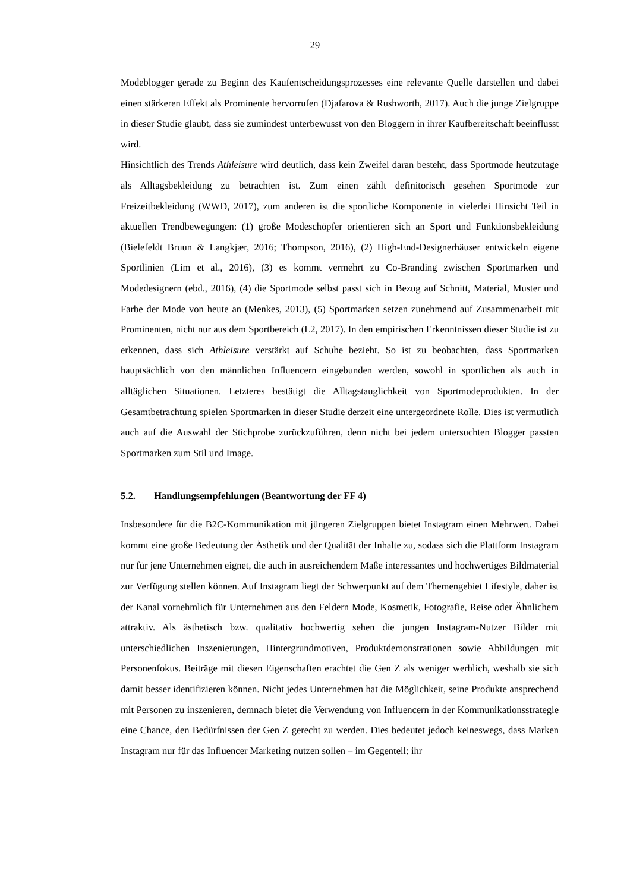29
Modeblogger gerade zu Beginn des Kaufentscheidungsprozesses eine relevante Quelle dar­stellen und dabei einen stärkeren Effekt als Prominente hervorrufen (Djafarova & Rushworth, 2017). Auch die junge Zielgruppe in dieser Studie glaubt, dass sie zumindest unterbewusst von den Bloggern in ihrer Kaufbereitschaft beeinflusst wird.
Hinsichtlich des Trends Athleisure wird deutlich, dass kein Zweifel daran besteht, dass Sport­mode heutzutage als Alltagsbekleidung zu betrachten ist. Zum einen zählt definitorisch gese­hen Sportmode zur Freizeitbekleidung (WWD, 2017), zum anderen ist die sportliche Kompo­nente in vielerlei Hinsicht Teil in aktuellen Trendbewegungen: (1) große Modeschöpfer ori­entieren sich an Sport und Funktionsbekleidung (Bielefeldt Bruun & Langkjær, 2016; Thomp­son, 2016), (2) High-End-Designerhäuser entwickeln eigene Sportlinien (Lim et al., 2016), (3) es kommt vermehrt zu Co-Branding zwischen Sportmarken und Modedesignern (ebd., 2016), (4) die Sportmode selbst passt sich in Bezug auf Schnitt, Material, Muster und Farbe der Mode von heute an (Menkes, 2013), (5) Sportmarken setzen zunehmend auf Zusammenarbeit mit Prominenten, nicht nur aus dem Sportbereich (L2, 2017). In den empirischen Erkenntnissen dieser Studie ist zu erkennen, dass sich Athleisure verstärkt auf Schuhe bezieht. So ist zu be­obachten, dass Sportmarken hauptsächlich von den männlichen Influencern eingebunden wer­den, sowohl in sportlichen als auch in alltäglichen Situationen. Letzteres bestätigt die All­tagstauglichkeit von Sportmodeprodukten. In der Gesamtbetrachtung spielen Sportmarken in dieser Studie derzeit eine untergeordnete Rolle. Dies ist vermutlich auch auf die Auswahl der Stichprobe zurückzuführen, denn nicht bei jedem untersuchten Blogger passten Sportmarken zum Stil und Image.
5.2. Handlungsempfehlungen (Beantwortung der FF 4)
Insbesondere für die B2C-Kommunikation mit jüngeren Zielgruppen bietet Instagram einen Mehrwert. Dabei kommt eine große Bedeutung der Ästhetik und der Qualität der Inhalte zu, sodass sich die Plattform Instagram nur für jene Unternehmen eignet, die auch in ausreichen­dem Maße interessantes und hochwertiges Bildmaterial zur Verfügung stellen können. Auf Instagram liegt der Schwerpunkt auf dem Themengebiet Lifestyle, daher ist der Kanal vor­nehmlich für Unternehmen aus den Feldern Mode, Kosmetik, Fotografie, Reise oder Ähnlichem attraktiv. Als ästhetisch bzw. qualitativ hochwertig sehen die jungen Instagram-Nutzer Bilder mit unterschiedlichen Inszenierungen, Hintergrundmotiven, Produktdemon­strationen sowie Abbildungen mit Personenfokus. Beiträge mit diesen Eigenschaften erachtet die Gen Z als weniger werblich, weshalb sie sich damit besser identifizieren können. Nicht jedes Unternehmen hat die Möglichkeit, seine Produkte ansprechend mit Personen zu insze­nieren, demnach bietet die Verwendung von Influencern in der Kommunikationsstrategie eine Chance, den Bedürfnissen der Gen Z gerecht zu werden. Dies bedeutet jedoch keineswegs, dass Marken Instagram nur für das Influencer Marketing nutzen sollen – im Gegenteil: ihr